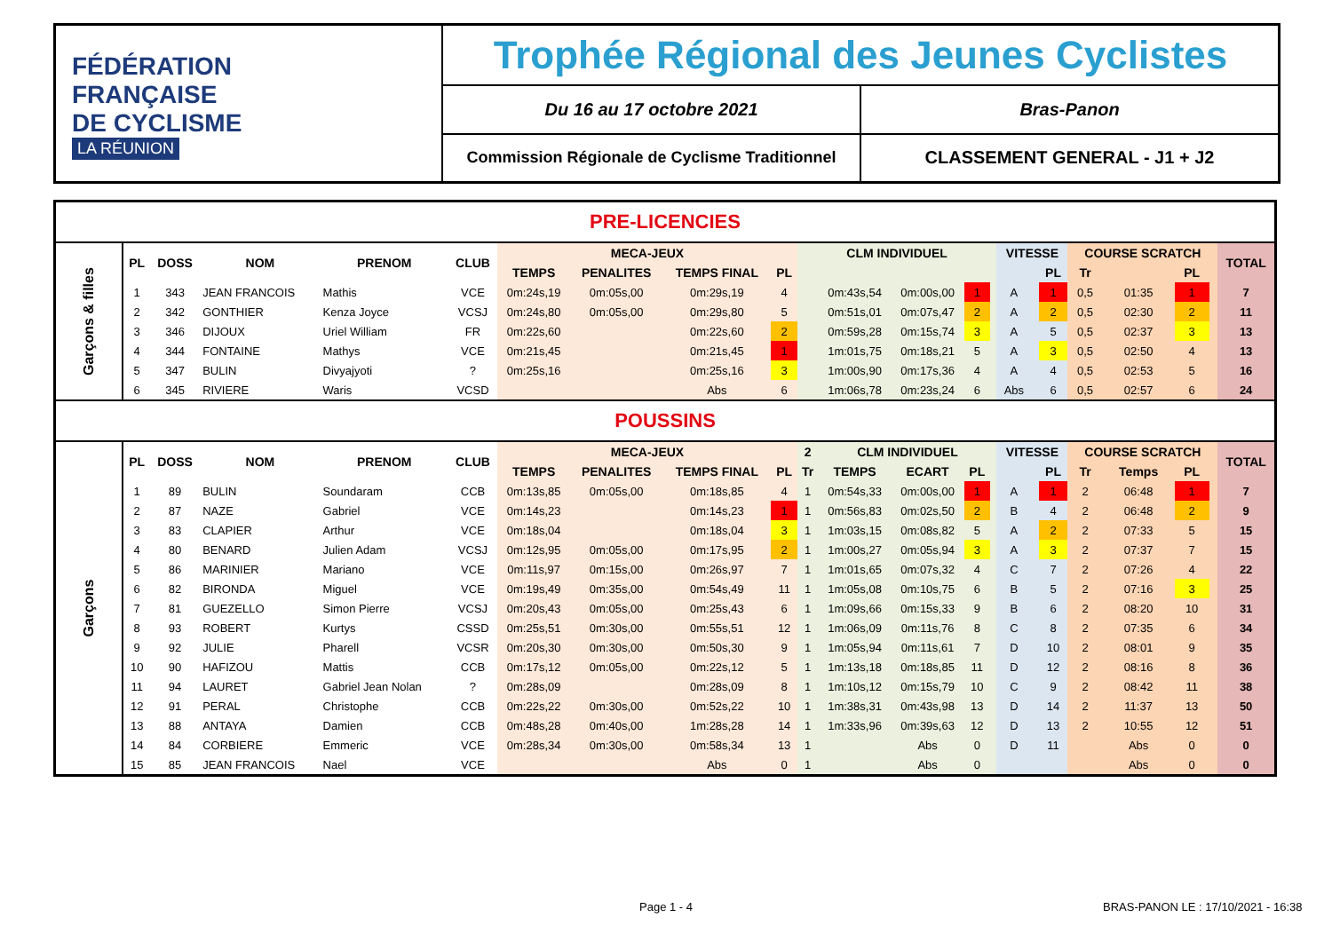FÉDÉRATION
FRANÇAISE
DE CYCLISME
LA RÉUNION
Trophée Régional des Jeunes Cyclistes
Du 16 au 17 octobre 2021 Bras-Panon
Commission Régionale de Cyclisme Traditionnel
CLASSEMENT GENERAL - J1 + J2
| PRE-LICENCIES | | | | | | | | | | | | | | | | | | | | | | |
| Garçons & filles | PL | DOSS | NOM | PRENOM | CLUB | MECA-JEUX | | | | CLM INDIVIDUEL | | | | | VITESSE | | | COURSE SCRATCH | | | | TOTAL |
| | | | | | | TEMPS | PENALITES | TEMPS FINAL | PL | | | | | | | | PL | Tr | | PL | | |
| | 1 | 343 | JEAN FRANCOIS | Mathis | VCE | 0m:24s,19 | 0m:05s,00 | 0m:29s,19 | 4 | | 0m:43s,54 | 0m:00s,00 | 1 | | A | | 1 | 0,5 | 01:35 | 1 | | 7 |
| | 2 | 342 | GONTHIER | Kenza Joyce | VCSJ | 0m:24s,80 | 0m:05s,00 | 0m:29s,80 | 5 | | 0m:51s,01 | 0m:07s,47 | 2 | | A | | 2 | 0,5 | 02:30 | 2 | | 11 |
| | 3 | 346 | DIJOUX | Uriel William | FR | 0m:22s,60 | | 0m:22s,60 | 2 | | 0m:59s,28 | 0m:15s,74 | 3 | | A | | 5 | 0,5 | 02:37 | 3 | | 13 |
| | 4 | 344 | FONTAINE | Mathys | VCE | 0m:21s,45 | | 0m:21s,45 | 1 | | 1m:01s,75 | 0m:18s,21 | 5 | | A | | 3 | 0,5 | 02:50 | 4 | | 13 |
| | 5 | 347 | BULIN | Divyajyoti | ? | 0m:25s,16 | | 0m:25s,16 | 3 | | 1m:00s,90 | 0m:17s,36 | 4 | | A | | 4 | 0,5 | 02:53 | 5 | | 16 |
| | 6 | 345 | RIVIERE | Waris | VCSD | | | Abs | 6 | | 1m:06s,78 | 0m:23s,24 | 6 | | Abs | | 6 | 0,5 | 02:57 | 6 | | 24 |
| POUSSINS | | | | | | | | | | | | | | | | | | | | | | |
| Garçons | PL | DOSS | NOM | PRENOM | CLUB | MECA-JEUX | | | | 2 | CLM INDIVIDUEL | | | | VITESSE | | | COURSE SCRATCH | | | | TOTAL |
| | | | | | | TEMPS | PENALITES | TEMPS FINAL | PL | Tr | TEMPS | ECART | PL | | | | PL | Tr | Temps | PL | | |
| | 1 | 89 | BULIN | Soundaram | CCB | 0m:13s,85 | 0m:05s,00 | 0m:18s,85 | 4 | 1 | 0m:54s,33 | 0m:00s,00 | 1 | | A | | 1 | 2 | 06:48 | 1 | | 7 |
| | 2 | 87 | NAZE | Gabriel | VCE | 0m:14s,23 | | 0m:14s,23 | 1 | 1 | 0m:56s,83 | 0m:02s,50 | 2 | | B | | 4 | 2 | 06:48 | 2 | | 9 |
| | 3 | 83 | CLAPIER | Arthur | VCE | 0m:18s,04 | | 0m:18s,04 | 3 | 1 | 1m:03s,15 | 0m:08s,82 | 5 | | A | | 2 | 2 | 07:33 | 5 | | 15 |
| | 4 | 80 | BENARD | Julien Adam | VCSJ | 0m:12s,95 | 0m:05s,00 | 0m:17s,95 | 2 | 1 | 1m:00s,27 | 0m:05s,94 | 3 | | A | | 3 | 2 | 07:37 | 7 | | 15 |
| | 5 | 86 | MARINIER | Mariano | VCE | 0m:11s,97 | 0m:15s,00 | 0m:26s,97 | 7 | 1 | 1m:01s,65 | 0m:07s,32 | 4 | | C | | 7 | 2 | 07:26 | 4 | | 22 |
| | 6 | 82 | BIRONDA | Miguel | VCE | 0m:19s,49 | 0m:35s,00 | 0m:54s,49 | 11 | 1 | 1m:05s,08 | 0m:10s,75 | 6 | | B | | 5 | 2 | 07:16 | 3 | | 25 |
| | 7 | 81 | GUEZELLO | Simon Pierre | VCSJ | 0m:20s,43 | 0m:05s,00 | 0m:25s,43 | 6 | 1 | 1m:09s,66 | 0m:15s,33 | 9 | | B | | 6 | 2 | 08:20 | 10 | | 31 |
| | 8 | 93 | ROBERT | Kurtys | CSSD | 0m:25s,51 | 0m:30s,00 | 0m:55s,51 | 12 | 1 | 1m:06s,09 | 0m:11s,76 | 8 | | C | | 8 | 2 | 07:35 | 6 | | 34 |
| | 9 | 92 | JULIE | Pharell | VCSR | 0m:20s,30 | 0m:30s,00 | 0m:50s,30 | 9 | 1 | 1m:05s,94 | 0m:11s,61 | 7 | | D | | 10 | 2 | 08:01 | 9 | | 35 |
| | 10 | 90 | HAFIZOU | Mattis | CCB | 0m:17s,12 | 0m:05s,00 | 0m:22s,12 | 5 | 1 | 1m:13s,18 | 0m:18s,85 | 11 | | D | | 12 | 2 | 08:16 | 8 | | 36 |
| | 11 | 94 | LAURET | Gabriel Jean Nolan | ? | 0m:28s,09 | | 0m:28s,09 | 8 | 1 | 1m:10s,12 | 0m:15s,79 | 10 | | C | | 9 | 2 | 08:42 | 11 | | 38 |
| | 12 | 91 | PERAL | Christophe | CCB | 0m:22s,22 | 0m:30s,00 | 0m:52s,22 | 10 | 1 | 1m:38s,31 | 0m:43s,98 | 13 | | D | | 14 | 2 | 11:37 | 13 | | 50 |
| | 13 | 88 | ANTAYA | Damien | CCB | 0m:48s,28 | 0m:40s,00 | 1m:28s,28 | 14 | 1 | 1m:33s,96 | 0m:39s,63 | 12 | | D | | 13 | 2 | 10:55 | 12 | | 51 |
| | 14 | 84 | CORBIERE | Emmeric | VCE | 0m:28s,34 | 0m:30s,00 | 0m:58s,34 | 13 | 1 | | Abs | 0 | | D | | 11 | | Abs | 0 | | 0 |
| | 15 | 85 | JEAN FRANCOIS | Nael | VCE | | | Abs | 0 | 1 | | Abs | 0 | | | | | | Abs | 0 | | 0 |
Page 1 - 4
BRAS-PANON LE : 17/10/2021 - 16:38